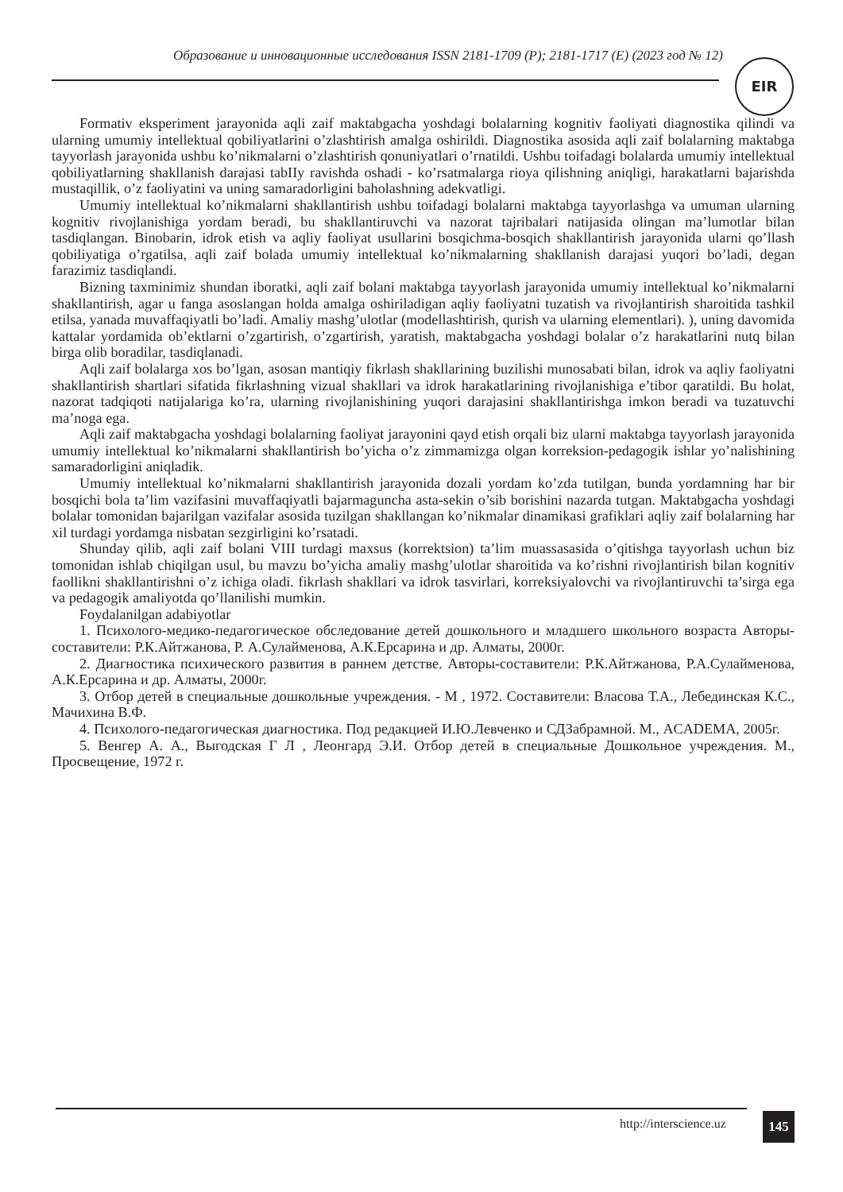Образование и инновационные исследования ISSN 2181-1709 (P); 2181-1717 (E) (2023 год № 12)
EIR
Formativ eksperiment jarayonida aqli zaif maktabgacha yoshdagi bolalarning kognitiv faoliyati diagnostika qilindi va ularning umumiy intellektual qobiliyatlarini o’zlashtirish amalga oshirildi. Diagnostika asosida aqli zaif bolalarning maktabga tayyorlash jarayonida ushbu ko’nikmalarni o’zlashtirish qonuniyatlari o’rnatildi. Ushbu toifadagi bolalarda umumiy intellektual qobiliyatlarning shakllanish darajasi tabIIy ravishda oshadi - ko’rsatmalarga rioya qilishning aniqligi, harakatlarni bajarishda mustaqillik, o’z faoliyatini va uning samaradorligini baholashning adekvatligi.
Umumiy intellektual ko’nikmalarni shakllantirish ushbu toifadagi bolalarni maktabga tayyorlashga va umuman ularning kognitiv rivojlanishiga yordam beradi, bu shakllantiruvchi va nazorat tajribalari natijasida olingan ma’lumotlar bilan tasdiqlangan. Binobarin, idrok etish va aqliy faoliyat usullarini bosqichma-bosqich shakllantirish jarayonida ularni qo’llash qobiliyatiga o’rgatilsa, aqli zaif bolada umumiy intellektual ko’nikmalarning shakllanish darajasi yuqori bo’ladi, degan farazimiz tasdiqlandi.
Bizning taxminimiz shundan iboratki, aqli zaif bolani maktabga tayyorlash jarayonida umumiy intellektual ko’nikmalarni shakllantirish, agar u fanga asoslangan holda amalga oshiriladigan aqliy faoliyatni tuzatish va rivojlantirish sharoitida tashkil etilsa, yanada muvaffaqiyatli bo’ladi. Amaliy mashg’ulotlar (modellashtirish, qurish va ularning elementlari). ), uning davomida kattalar yordamida ob’ektlarni o’zgartirish, o’zgartirish, yaratish, maktabgacha yoshdagi bolalar o’z harakatlarini nutq bilan birga olib boradilar, tasdiqlanadi.
Aqli zaif bolalarga xos bo’lgan, asosan mantiqiy fikrlash shakllarining buzilishi munosabati bilan, idrok va aqliy faoliyatni shakllantirish shartlari sifatida fikrlashning vizual shakllari va idrok harakatlarining rivojlanishiga e’tibor qaratildi. Bu holat, nazorat tadqiqoti natijalariga ko’ra, ularning rivojlanishining yuqori darajasini shakllantirishga imkon beradi va tuzatuvchi ma’noga ega.
Aqli zaif maktabgacha yoshdagi bolalarning faoliyat jarayonini qayd etish orqali biz ularni maktabga tayyorlash jarayonida umumiy intellektual ko’nikmalarni shakllantirish bo’yicha o’z zimmamizga olgan korreksion-pedagogik ishlar yo’nalishining samaradorligini aniqladik.
Umumiy intellektual ko’nikmalarni shakllantirish jarayonida dozali yordam ko’zda tutilgan, bunda yordamning har bir bosqichi bola ta’lim vazifasini muvaffaqiyatli bajarmaguncha asta-sekin o’sib borishini nazarda tutgan. Maktabgacha yoshdagi bolalar tomonidan bajarilgan vazifalar asosida tuzilgan shakllangan ko’nikmalar dinamikasi grafiklari aqliy zaif bolalarning har xil turdagi yordamga nisbatan sezgirligini ko’rsatadi.
Shunday qilib, aqli zaif bolani VIII turdagi maxsus (korrektsion) ta’lim muassasasida o’qitishga tayyorlash uchun biz tomonidan ishlab chiqilgan usul, bu mavzu bo’yicha amaliy mashg’ulotlar sharoitida va ko’rishni rivojlantirish bilan kognitiv faollikni shakllantirishni o’z ichiga oladi. fikrlash shakllari va idrok tasvirlari, korreksiyalovchi va rivojlantiruvchi ta’sirga ega va pedagogik amaliyotda qo’llanilishi mumkin.
Foydalanilgan adabiyotlar
1. Психолого-медико-педагогическое обследование детей дошкольного и младшего школьного возраста Авторы-составители: Р.К.Айтжанова, Р. А.Сулайменова, А.К.Ерсарина и др. Алматы, 2000г.
2. Диагностика психического развития в раннем детстве. Авторы-составители: Р.К.Айтжанова, Р.А.Сулайменова, А.К.Ерсарина и др. Алматы, 2000г.
3. Отбор детей в специальные дошкольные учреждения. - М , 1972. Составители: Власова Т.А., Лебединская К.С., Мачихина В.Ф.
4. Психолого-педагогическая диагностика. Под редакцией И.Ю.Левченко и СДЗабрамной. М., ACADEMA, 2005г.
5. Венгер А. А., Выгодская Г Л , Леонгард Э.И. Отбор детей в специальные Дошкольное учреждения. М., Просвещение, 1972 г.
http://interscience.uz 145